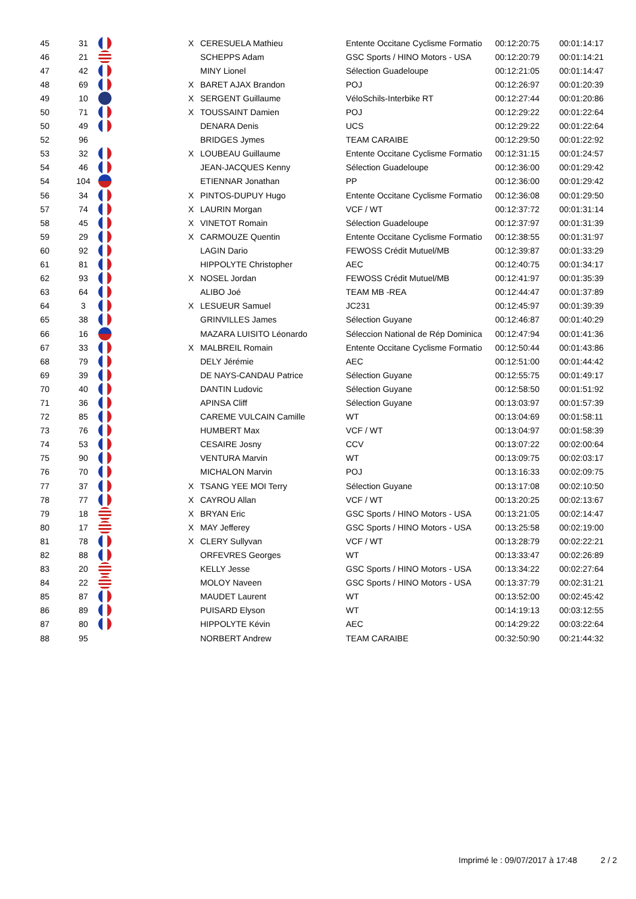| 45 | 31 | | X | CERESUELA Mathieu | Entente Occitane Cyclisme Formatio | 00:12:20:75 | 00:01:14:17 |
| 46 | 21 | | | SCHEPPS Adam | GSC Sports / HINO Motors - USA | 00:12:20:79 | 00:01:14:21 |
| 47 | 42 | | | MINY Lionel | Sélection Guadeloupe | 00:12:21:05 | 00:01:14:47 |
| 48 | 69 | | X | BARET AJAX Brandon | POJ | 00:12:26:97 | 00:01:20:39 |
| 49 | 10 | | X | SERGENT Guillaume | VéloSchils-Interbike RT | 00:12:27:44 | 00:01:20:86 |
| 50 | 71 | | X | TOUSSAINT Damien | POJ | 00:12:29:22 | 00:01:22:64 |
| 50 | 49 | | | DENARA Denis | UCS | 00:12:29:22 | 00:01:22:64 |
| 52 | 96 | | | BRIDGES Jymes | TEAM CARAIBE | 00:12:29:50 | 00:01:22:92 |
| 53 | 32 | | X | LOUBEAU Guillaume | Entente Occitane Cyclisme Formatio | 00:12:31:15 | 00:01:24:57 |
| 54 | 46 | | | JEAN-JACQUES Kenny | Sélection Guadeloupe | 00:12:36:00 | 00:01:29:42 |
| 54 | 104 | | | ETIENNAR Jonathan | PP | 00:12:36:00 | 00:01:29:42 |
| 56 | 34 | | X | PINTOS-DUPUY Hugo | Entente Occitane Cyclisme Formatio | 00:12:36:08 | 00:01:29:50 |
| 57 | 74 | | X | LAURIN Morgan | VCF / WT | 00:12:37:72 | 00:01:31:14 |
| 58 | 45 | | X | VINETOT Romain | Sélection Guadeloupe | 00:12:37:97 | 00:01:31:39 |
| 59 | 29 | | X | CARMOUZE Quentin | Entente Occitane Cyclisme Formatio | 00:12:38:55 | 00:01:31:97 |
| 60 | 92 | | | LAGIN Dario | FEWOSS Crédit Mutuel/MB | 00:12:39:87 | 00:01:33:29 |
| 61 | 81 | | | HIPPOLYTE Christopher | AEC | 00:12:40:75 | 00:01:34:17 |
| 62 | 93 | | X | NOSEL Jordan | FEWOSS Crédit Mutuel/MB | 00:12:41:97 | 00:01:35:39 |
| 63 | 64 | | | ALIBO Joé | TEAM MB -REA | 00:12:44:47 | 00:01:37:89 |
| 64 | 3 | | X | LESUEUR Samuel | JC231 | 00:12:45:97 | 00:01:39:39 |
| 65 | 38 | | | GRINVILLES James | Sélection Guyane | 00:12:46:87 | 00:01:40:29 |
| 66 | 16 | | | MAZARA LUISITO Léonardo | Séleccion National de Rép Dominica | 00:12:47:94 | 00:01:41:36 |
| 67 | 33 | | X | MALBREIL Romain | Entente Occitane Cyclisme Formatio | 00:12:50:44 | 00:01:43:86 |
| 68 | 79 | | | DELY Jérémie | AEC | 00:12:51:00 | 00:01:44:42 |
| 69 | 39 | | | DE NAYS-CANDAU Patrice | Sélection Guyane | 00:12:55:75 | 00:01:49:17 |
| 70 | 40 | | | DANTIN Ludovic | Sélection Guyane | 00:12:58:50 | 00:01:51:92 |
| 71 | 36 | | | APINSA Cliff | Sélection Guyane | 00:13:03:97 | 00:01:57:39 |
| 72 | 85 | | | CAREME VULCAIN Camille | WT | 00:13:04:69 | 00:01:58:11 |
| 73 | 76 | | | HUMBERT Max | VCF / WT | 00:13:04:97 | 00:01:58:39 |
| 74 | 53 | | | CESAIRE Josny | CCV | 00:13:07:22 | 00:02:00:64 |
| 75 | 90 | | | VENTURA Marvin | WT | 00:13:09:75 | 00:02:03:17 |
| 76 | 70 | | | MICHALON Marvin | POJ | 00:13:16:33 | 00:02:09:75 |
| 77 | 37 | | X | TSANG YEE MOI Terry | Sélection Guyane | 00:13:17:08 | 00:02:10:50 |
| 78 | 77 | | X | CAYROU Allan | VCF / WT | 00:13:20:25 | 00:02:13:67 |
| 79 | 18 | | X | BRYAN Eric | GSC Sports / HINO Motors - USA | 00:13:21:05 | 00:02:14:47 |
| 80 | 17 | | X | MAY Jefferey | GSC Sports / HINO Motors - USA | 00:13:25:58 | 00:02:19:00 |
| 81 | 78 | | X | CLERY Sullyvan | VCF / WT | 00:13:28:79 | 00:02:22:21 |
| 82 | 88 | | | ORFEVRES Georges | WT | 00:13:33:47 | 00:02:26:89 |
| 83 | 20 | | | KELLY Jesse | GSC Sports / HINO Motors - USA | 00:13:34:22 | 00:02:27:64 |
| 84 | 22 | | | MOLOY Naveen | GSC Sports / HINO Motors - USA | 00:13:37:79 | 00:02:31:21 |
| 85 | 87 | | | MAUDET Laurent | WT | 00:13:52:00 | 00:02:45:42 |
| 86 | 89 | | | PUISARD Elyson | WT | 00:14:19:13 | 00:03:12:55 |
| 87 | 80 | | | HIPPOLYTE Kévin | AEC | 00:14:29:22 | 00:03:22:64 |
| 88 | 95 | | | NORBERT Andrew | TEAM CARAIBE | 00:32:50:90 | 00:21:44:32 |
Imprimé le : 09/07/2017 à 17:48
2 / 2